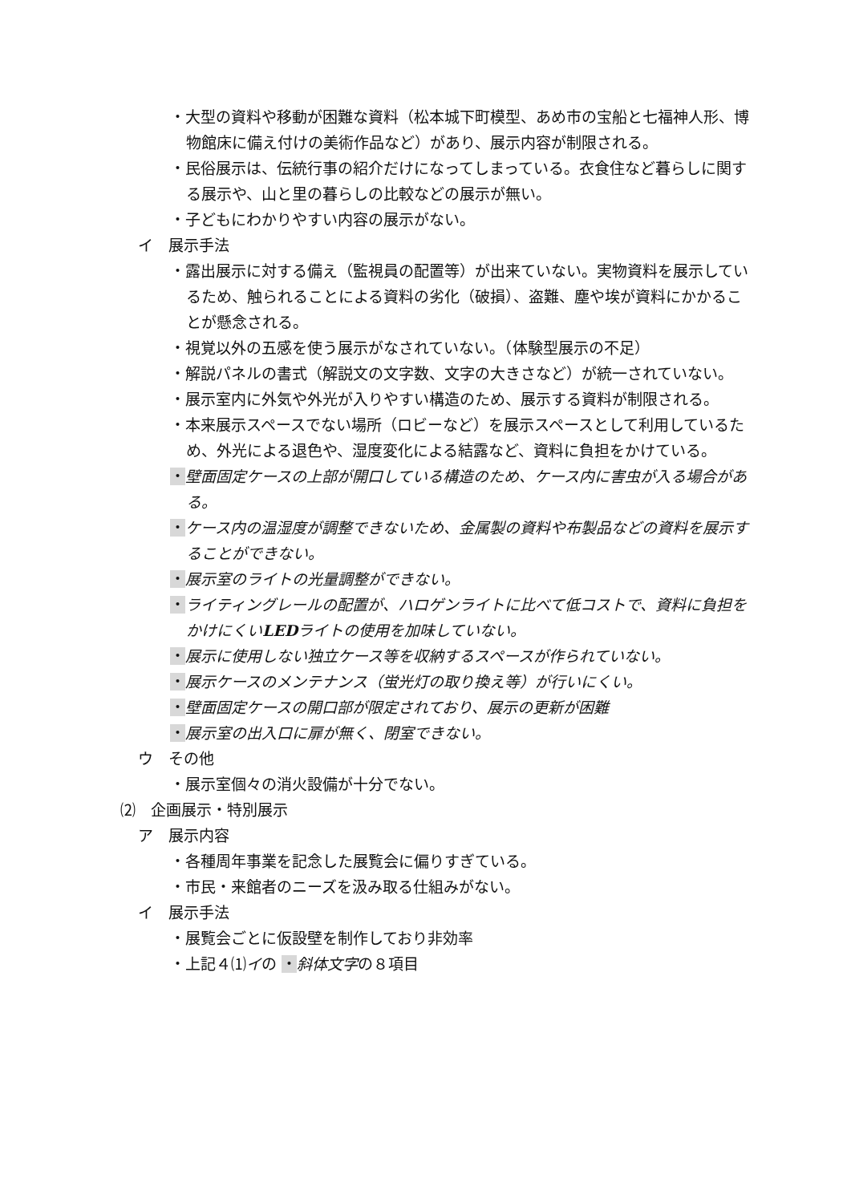・大型の資料や移動が困難な資料（松本城下町模型、あめ市の宝船と七福神人形、博物館床に備え付けの美術作品など）があり、展示内容が制限される。
・民俗展示は、伝統行事の紹介だけになってしまっている。衣食住など暮らしに関する展示や、山と里の暮らしの比較などの展示が無い。
・子どもにわかりやすい内容の展示がない。
イ　展示手法
・露出展示に対する備え（監視員の配置等）が出来ていない。実物資料を展示しているため、触られることによる資料の劣化（破損）、盗難、塵や埃が資料にかかることが懸念される。
・視覚以外の五感を使う展示がなされていない。（体験型展示の不足）
・解説パネルの書式（解説文の文字数、文字の大きさなど）が統一されていない。
・展示室内に外気や外光が入りやすい構造のため、展示する資料が制限される。
・本来展示スペースでない場所（ロビーなど）を展示スペースとして利用しているため、外光による退色や、湿度変化による結露など、資料に負担をかけている。
・壁面固定ケースの上部が開口している構造のため、ケース内に害虫が入る場合がある。
・ケース内の温湿度が調整できないため、金属製の資料や布製品などの資料を展示することができない。
・展示室のライトの光量調整ができない。
・ライティングレールの配置が、ハロゲンライトに比べて低コストで、資料に負担をかけにくいLEDライトの使用を加味していない。
・展示に使用しない独立ケース等を収納するスペースが作られていない。
・展示ケースのメンテナンス（蛍光灯の取り換え等）が行いにくい。
・壁面固定ケースの開口部が限定されており、展示の更新が困難
・展示室の出入口に扉が無く、閉室できない。
ウ　その他
・展示室個々の消火設備が十分でない。
⑵　企画展示・特別展示
ア　展示内容
・各種周年事業を記念した展覧会に偏りすぎている。
・市民・来館者のニーズを汲み取る仕組みがない。
イ　展示手法
・展覧会ごとに仮設壁を制作しており非効率
・上記４⑴イの ・斜体文字の８項目